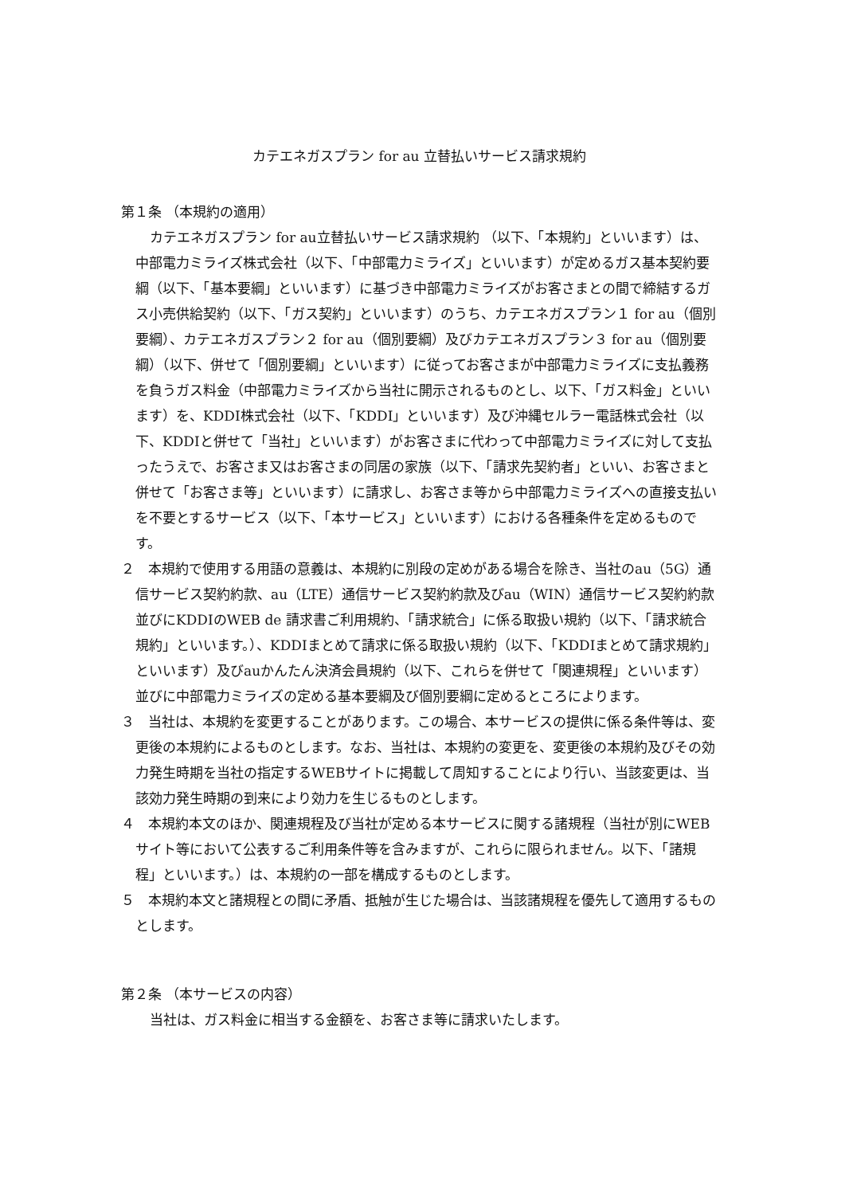カテエネガスプラン for au 立替払いサービス請求規約
第１条 （本規約の適用）
カテエネガスプラン for au立替払いサービス請求規約 （以下、「本規約」といいます）は、中部電力ミライズ株式会社（以下、「中部電力ミライズ」といいます）が定めるガス基本契約要綱（以下、「基本要綱」といいます）に基づき中部電力ミライズがお客さまとの間で締結するガス小売供給契約（以下、「ガス契約」といいます）のうち、カテエネガスプラン１ for au（個別要綱）、カテエネガスプラン２ for au（個別要綱）及びカテエネガスプラン３ for au（個別要綱）（以下、併せて「個別要綱」といいます）に従ってお客さまが中部電力ミライズに支払義務を負うガス料金（中部電力ミライズから当社に開示されるものとし、以下、「ガス料金」といいます）を、KDDI株式会社（以下、「KDDI」といいます）及び沖縄セルラー電話株式会社（以下、KDDIと併せて「当社」といいます）がお客さまに代わって中部電力ミライズに対して支払ったうえで、お客さま又はお客さまの同居の家族（以下、「請求先契約者」といい、お客さまと併せて「お客さま等」といいます）に請求し、お客さま等から中部電力ミライズへの直接支払いを不要とするサービス（以下、「本サービス」といいます）における各種条件を定めるものです。
２　本規約で使用する用語の意義は、本規約に別段の定めがある場合を除き、当社のau（5G）通信サービス契約約款、au（LTE）通信サービス契約約款及びau（WIN）通信サービス契約約款並びにKDDIのWEB de 請求書ご利用規約、「請求統合」に係る取扱い規約（以下、「請求統合規約」といいます。）、KDDIまとめて請求に係る取扱い規約（以下、「KDDIまとめて請求規約」といいます）及びauかんたん決済会員規約（以下、これらを併せて「関連規程」といいます）並びに中部電力ミライズの定める基本要綱及び個別要綱に定めるところによります。
３　当社は、本規約を変更することがあります。この場合、本サービスの提供に係る条件等は、変更後の本規約によるものとします。なお、当社は、本規約の変更を、変更後の本規約及びその効力発生時期を当社の指定するWEBサイトに掲載して周知することにより行い、当該変更は、当該効力発生時期の到来により効力を生じるものとします。
４　本規約本文のほか、関連規程及び当社が定める本サービスに関する諸規程（当社が別にWEBサイト等において公表するご利用条件等を含みますが、これらに限られません。以下、「諸規程」といいます。）は、本規約の一部を構成するものとします。
５　本規約本文と諸規程との間に矛盾、抵触が生じた場合は、当該諸規程を優先して適用するものとします。
第２条 （本サービスの内容）
当社は、ガス料金に相当する金額を、お客さま等に請求いたします。